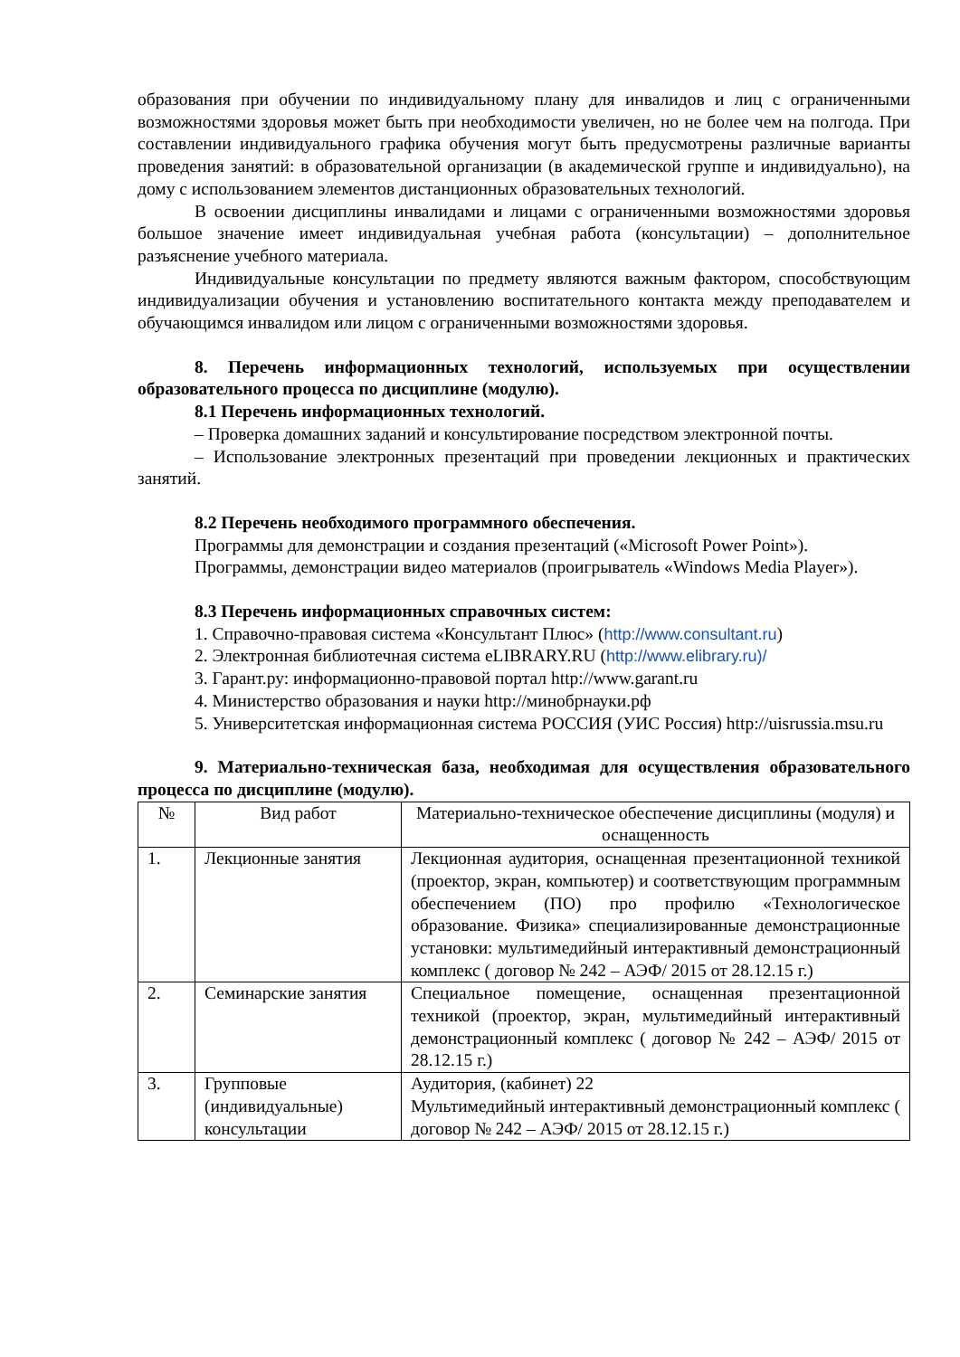образования при обучении по индивидуальному плану для инвалидов и лиц с ограниченными возможностями здоровья может быть при необходимости увеличен, но не более чем на полгода. При составлении индивидуального графика обучения могут быть предусмотрены различные варианты проведения занятий: в образовательной организации (в академической группе и индивидуально), на дому с использованием элементов дистанционных образовательных технологий.
В освоении дисциплины инвалидами и лицами с ограниченными возможностями здоровья большое значение имеет индивидуальная учебная работа (консультации) – дополнительное разъяснение учебного материала.
Индивидуальные консультации по предмету являются важным фактором, способствующим индивидуализации обучения и установлению воспитательного контакта между преподавателем и обучающимся инвалидом или лицом с ограниченными возможностями здоровья.
8. Перечень информационных технологий, используемых при осуществлении образовательного процесса по дисциплине (модулю).
8.1 Перечень информационных технологий.
– Проверка домашних заданий и консультирование посредством электронной почты.
– Использование электронных презентаций при проведении лекционных и практических занятий.
8.2 Перечень необходимого программного обеспечения.
Программы для демонстрации и создания презентаций («Microsoft Power Point»).
Программы, демонстрации видео материалов (проигрыватель «Windows Media Player»).
8.3 Перечень информационных справочных систем:
1. Справочно-правовая система «Консультант Плюс» (http://www.consultant.ru)
2. Электронная библиотечная система eLIBRARY.RU (http://www.elibrary.ru)/
3. Гарант.ру: информационно-правовой портал http://www.garant.ru
4. Министерство образования и науки http://минобрнауки.рф
5. Университетская информационная система РОССИЯ (УИС Россия) http://uisrussia.msu.ru
9. Материально-техническая база, необходимая для осуществления образовательного процесса по дисциплине (модулю).
| № | Вид работ | Материально-техническое обеспечение дисциплины (модуля) и оснащенность |
| --- | --- | --- |
| 1. | Лекционные занятия | Лекционная аудитория, оснащенная презентационной техникой (проектор, экран, компьютер) и соответствующим программным обеспечением (ПО) про профилю «Технологическое образование. Физика» специализированные демонстрационные установки: мультимедийный интерактивный демонстрационный комплекс ( договор № 242 – АЭФ/ 2015 от 28.12.15 г.) |
| 2. | Семинарские занятия | Специальное помещение, оснащенная презентационной техникой (проектор, экран, мультимедийный интерактивный демонстрационный комплекс ( договор № 242 – АЭФ/ 2015 от 28.12.15 г.) |
| 3. | Групповые (индивидуальные) консультации | Аудитория, (кабинет) 22 Мультимедийный интерактивный демонстрационный комплекс ( договор № 242 – АЭФ/ 2015 от 28.12.15 г.) |